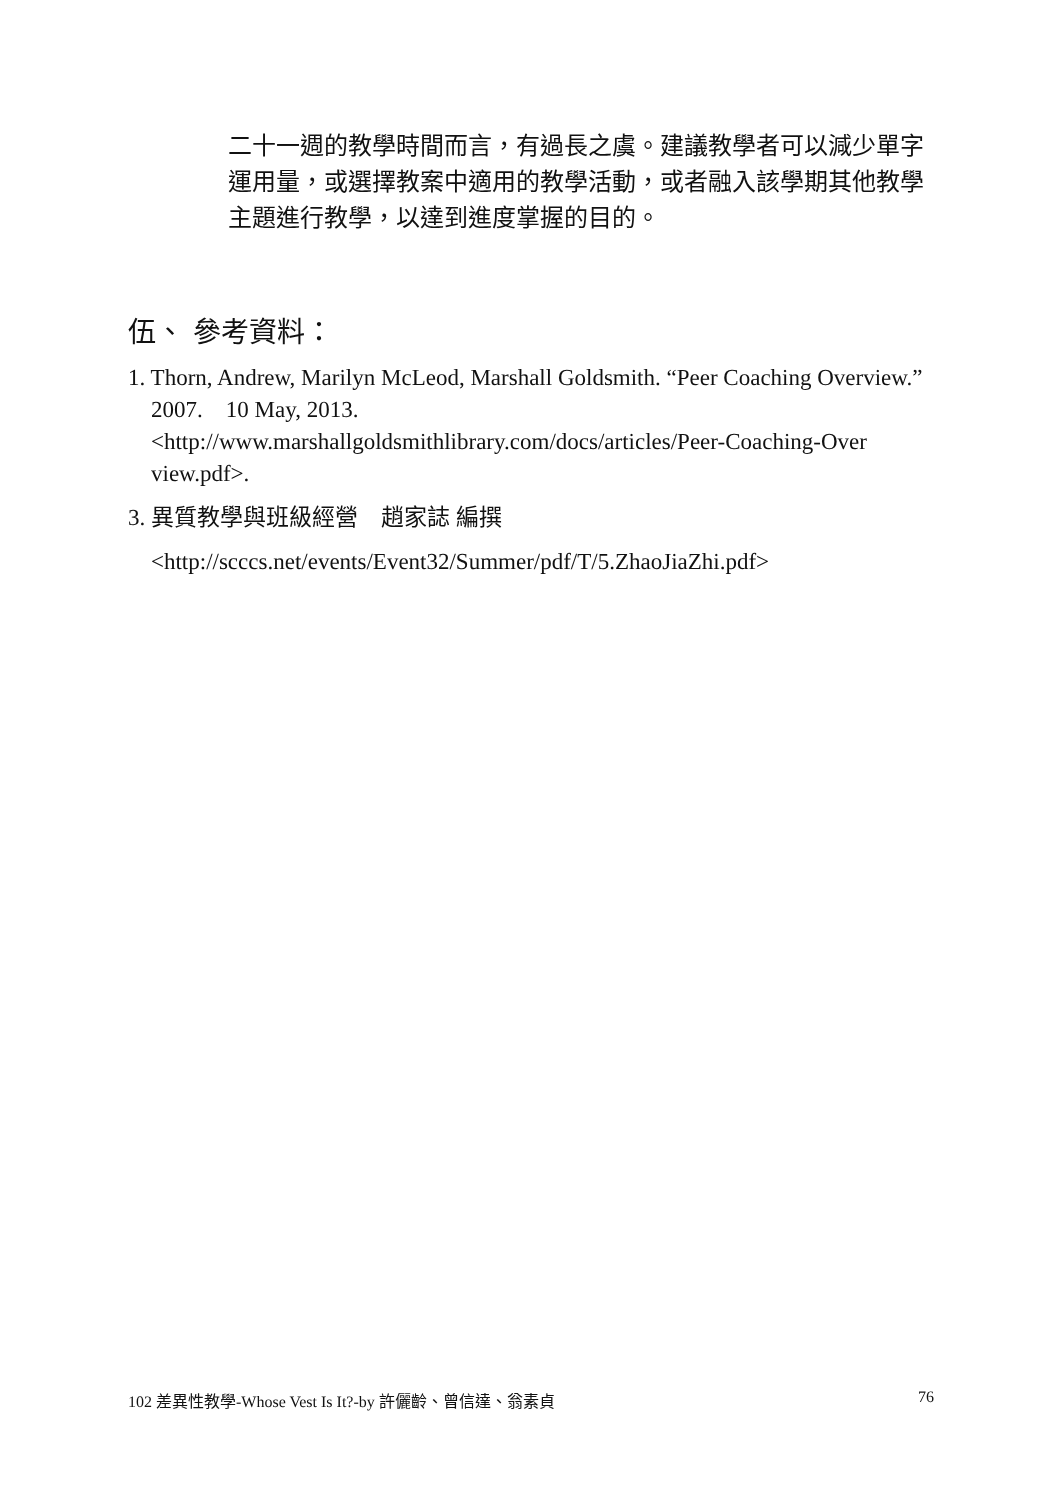二十一週的教學時間而言，有過長之虞。建議教學者可以減少單字運用量，或選擇教案中適用的教學活動，或者融入該學期其他教學主題進行教學，以達到進度掌握的目的。
伍、 參考資料：
1. Thorn, Andrew, Marilyn McLeod, Marshall Goldsmith. “Peer Coaching Overview.” 2007. 10 May, 2013.
<http://www.marshallgoldsmithlibrary.com/docs/articles/Peer-Coaching-Over view.pdf>.
3. 異質教學與班級經營　趙家誌 編撰
<http://scccs.net/events/Event32/Summer/pdf/T/5.ZhaoJiaZhi.pdf>
102 差異性教學-Whose Vest Is It?-by 許儷齡、曾信達、翁素貞 76